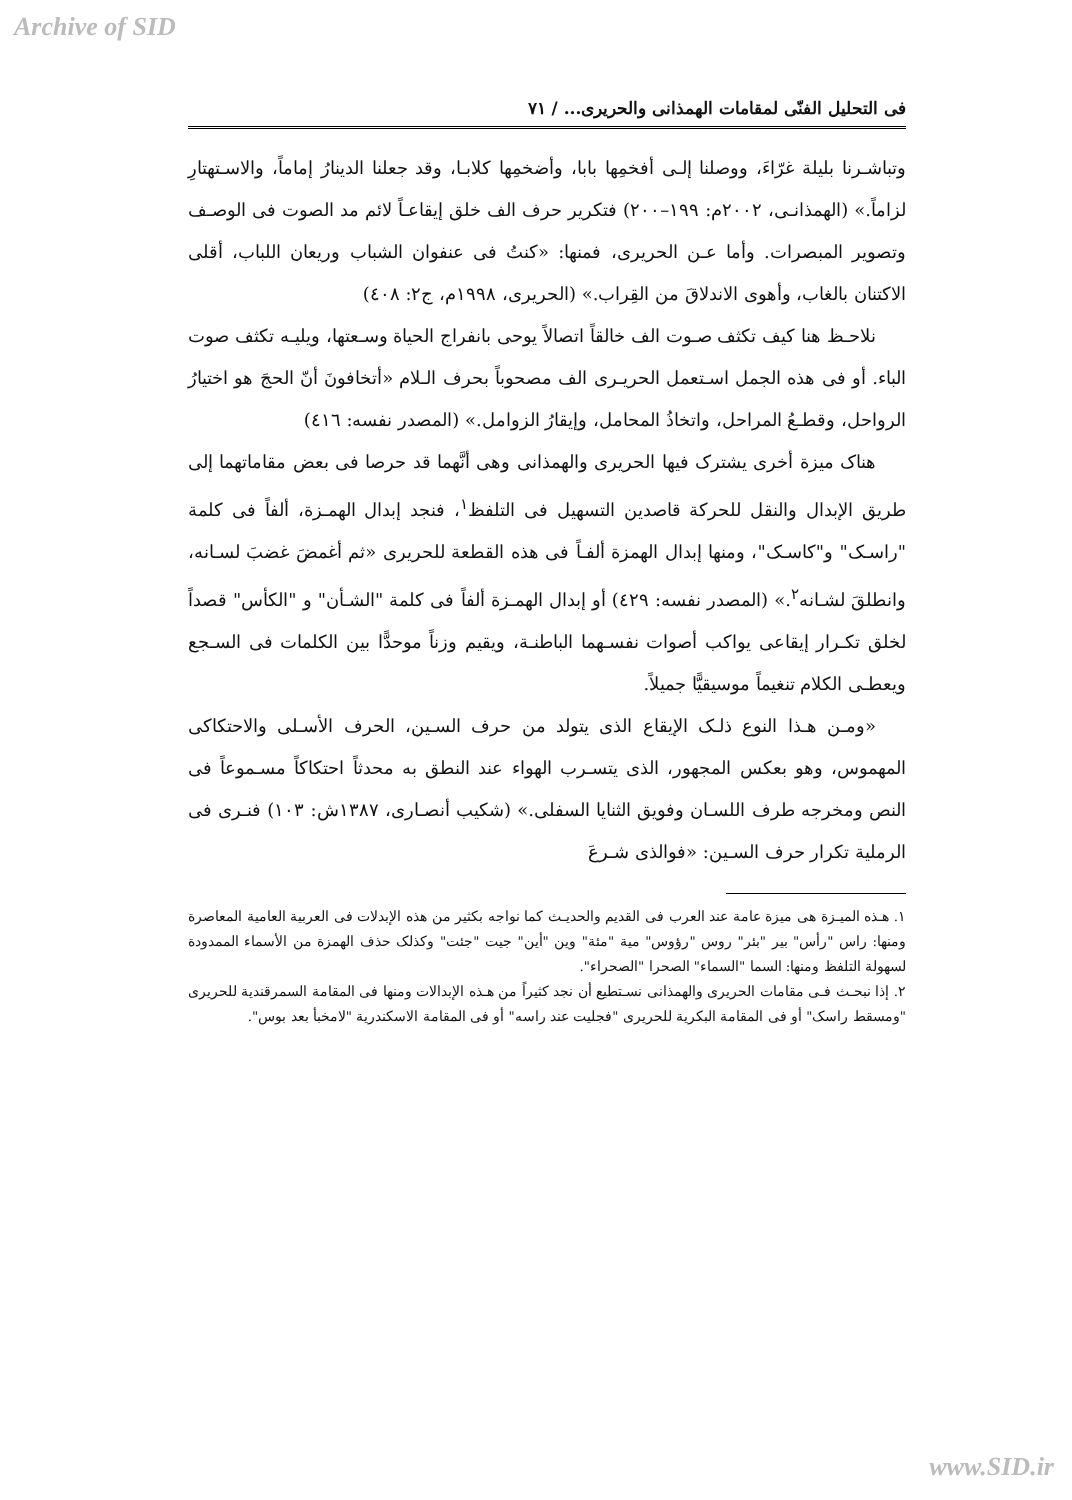Archive of SID
فی التحلیل الفنّی لمقامات الهمذانی والحریری... / ٧١
وتباشـرنا بلیلة غرّاءَ، ووصلنا إلـی أفخمِها بابا، وأضخمِها کلابـا، وقد جعلنا الدینارُ إماماً، والاسـتهتارِ لزاماً.» (الهمذانـی، ٢٠٠٢م: ١٩٩–٢٠٠) فتکریر حرف الف خلق إیقاعـاً لائم مد الصوت فی الوصـف وتصویر المبصرات. وأما عـن الحریری، فمنها: «کنتُ فی عنفوان الشباب وریعان اللباب، أقلی الاکتنان بالغاب، وأهوی الاندلاقَ من القِراب.» (الحریری، ١٩٩٨م، ج٢: ٤٠٨)
نلاحـظ هنا کیف تکثف صـوت الف خالقاً اتصالاً یوحی بانفراج الحیاة وسـعتها، ویلیـه تکثف صوت الباء. أو فی هذه الجمل اسـتعمل الحریـری الف مصحوباً بحرف الـلام «أتخافونَ أنّ الحجَ هو اختیارُ الرواحل، وقطـعُ المراحل، واتخاذُ المحامل، وإیقارُ الزوامل.» (المصدر نفسه: ٤١٦)
هناک میزة أخری یشترک فیها الحریری والهمذانی وهی أنَّهما قد حرصا فی بعض مقاماتهما إلی طریق الإبدال والنقل للحرکة قاصدین التسهیل فی التلفظ<sup>١</sup>، فنجد إبدال الهمـزة، ألفاً فی کلمة "راسـک" و"کاسـک"، ومنها إبدال الهمزة ألفـاً فی هذه القطعة للحریری «ثم أغمضَ غضبَ لسـانه، وانطلقَ لشـانه<sup>٢</sup>.» (المصدر نفسه: ٤٢٩) أو إبدال الهمـزة ألفاً فی کلمة "الشـأن" و "الکأس" قصداً لخلق تکـرار إیقاعی یواکب أصوات نفسـهما الباطنـة، ویقیم وزناً موحدًّا بین الکلمات فی السـجع ویعطـی الکلام تنغیماً موسیقیًّا جمیلاً.
«ومـن هـذا النوع ذلـک الإیقاع الذی یتولد من حرف السـین، الحرف الأسـلی والاحتکاکی المهموس، وهو بعکس المجهور، الذی یتسـرب الهواء عند النطق به محدثاً احتکاکاً مسـموعاً فی النص ومخرجه طرف اللسـان وفویق الثنایا السفلی.» (شکیب أنصـاری، ١٣٨٧ش: ١٠٣) فنـری فی الرملیة تکرار حرف السـین: «فوالذی شـرعَ
١. هـذه المیـزة هی میزة عامة عند العرب فی القدیم والحدیـث کما نواجه بکثیر من هذه الإبدلات فی العربیة العامیة المعاصرة ومنها: راس "رأس" بیر "بئر" روس "رؤوس" میة "مئة" وین "أین" جیت "جئت" وکذلک حذف الهمزة من الأسماء الممدودة لسهولة التلفظ ومنها: السما "السماء" الصحرا "الصحراء".
٢. إذا نبحـث فـی مقامات الحریری والهمذانی نسـتطیع أن نجد کثیراً من هـذه الإبدالات ومنها فی المقامة السمرقندیة للحریری "ومسقط راسک" أو فی المقامة البکریة للحریری "فجلیت عند راسه" أو فی المقامة الاسکندریة "لامخبأ بعد بوس".
www.SID.ir